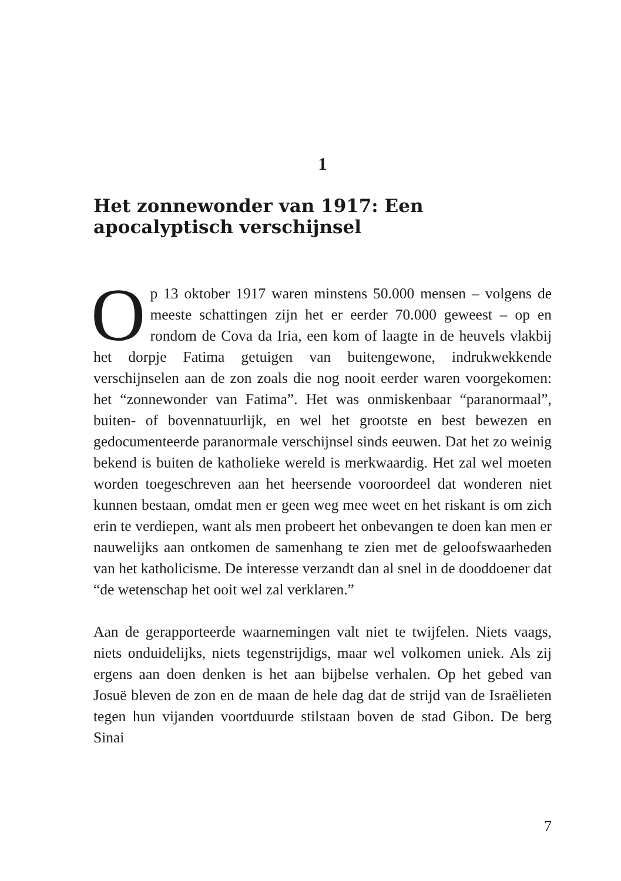1
Het zonnewonder van 1917: Een apocalyptisch verschijnsel
Op 13 oktober 1917 waren minstens 50.000 mensen – volgens de meeste schattingen zijn het er eerder 70.000 geweest – op en rondom de Cova da Iria, een kom of laagte in de heuvels vlakbij het dorpje Fatima getuigen van buitengewone, indrukwekkende verschijnselen aan de zon zoals die nog nooit eerder waren voorgekomen: het “zonnewonder van Fatima”. Het was onmiskenbaar “paranormaal”, buiten- of bovennatuurlijk, en wel het grootste en best bewezen en gedocumenteerde paranormale verschijnsel sinds eeuwen. Dat het zo weinig bekend is buiten de katholieke wereld is merkwaardig. Het zal wel moeten worden toegeschreven aan het heersende vooroordeel dat wonderen niet kunnen bestaan, omdat men er geen weg mee weet en het riskant is om zich erin te verdiepen, want als men probeert het onbevangen te doen kan men er nauwelijks aan ontkomen de samenhang te zien met de geloofswaarheden van het katholicisme. De interesse verzandt dan al snel in de dooddoener dat “de wetenschap het ooit wel zal verklaren.”
Aan de gerapporteerde waarnemingen valt niet te twijfelen. Niets vaags, niets onduidelijks, niets tegenstrijdigs, maar wel volkomen uniek. Als zij ergens aan doen denken is het aan bijbelse verhalen. Op het gebed van Josuë bleven de zon en de maan de hele dag dat de strijd van de Israëlieten tegen hun vijanden voortduurde stilstaan boven de stad Gibon. De berg Sinai
7